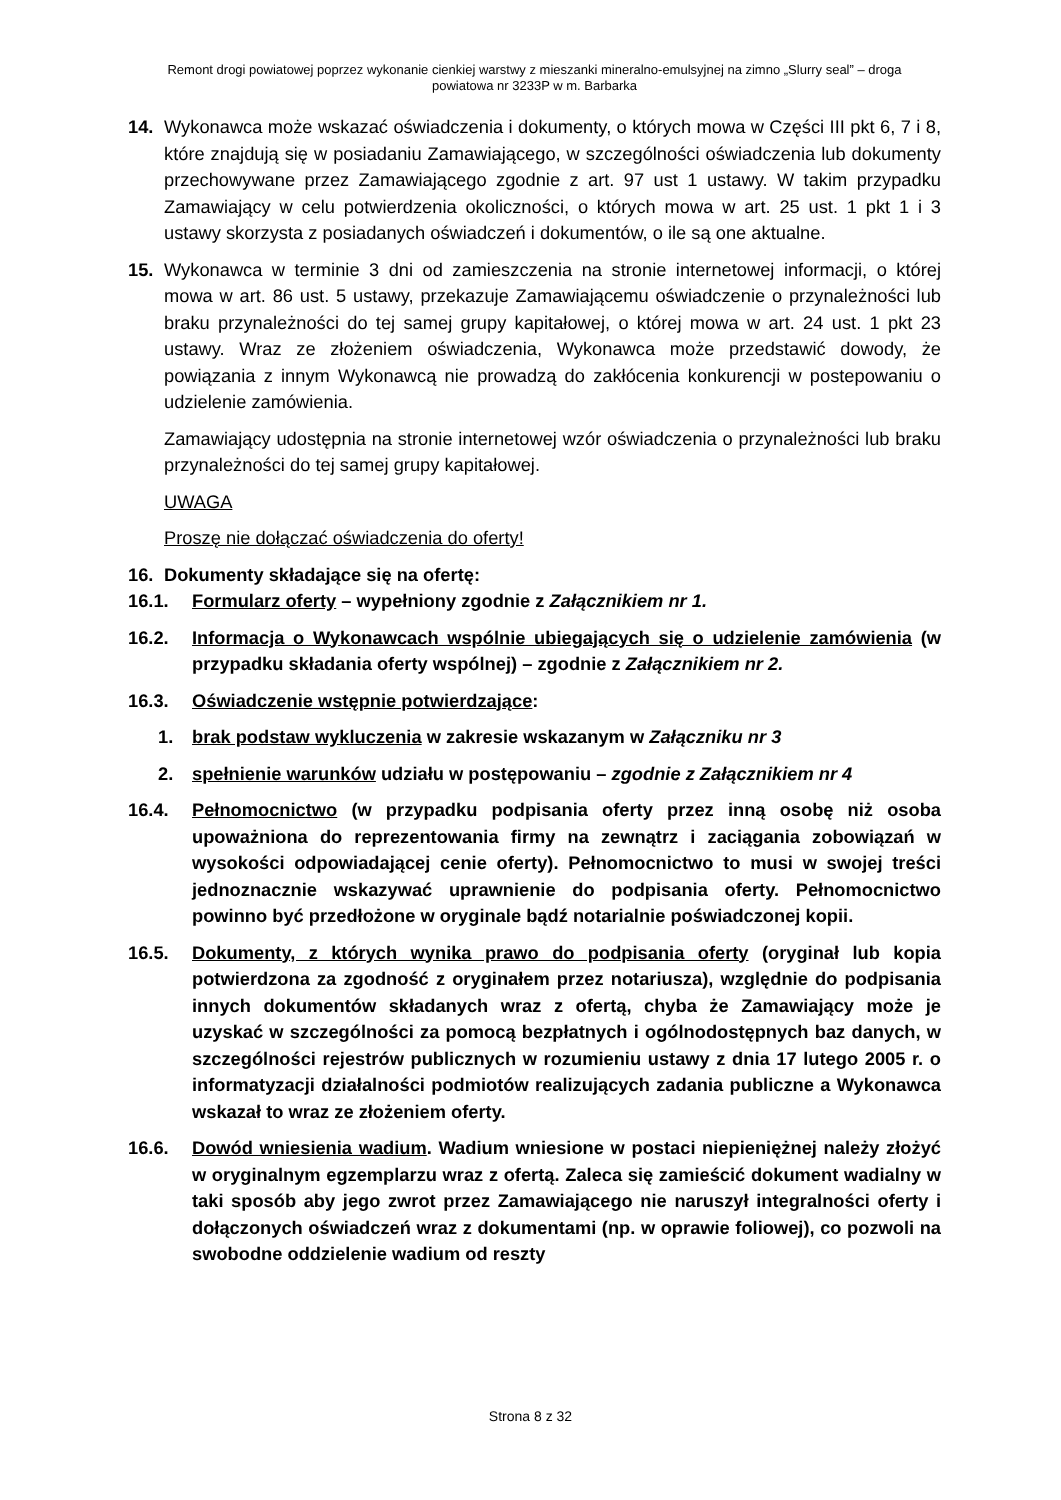Remont drogi powiatowej poprzez wykonanie cienkiej warstwy z mieszanki mineralno-emulsyjnej na zimno „Slurry seal” – droga
powiatowa nr 3233P w m. Barbarka
14. Wykonawca może wskazać oświadczenia i dokumenty, o których mowa w Części III pkt 6, 7 i 8, które znajdują się w posiadaniu Zamawiającego, w szczególności oświadczenia lub dokumenty przechowywane przez Zamawiającego zgodnie z art. 97 ust 1 ustawy. W takim przypadku Zamawiający w celu potwierdzenia okoliczności, o których mowa w art. 25 ust. 1 pkt 1 i 3 ustawy skorzysta z posiadanych oświadczeń i dokumentów, o ile są one aktualne.
15. Wykonawca w terminie 3 dni od zamieszczenia na stronie internetowej informacji, o której mowa w art. 86 ust. 5 ustawy, przekazuje Zamawiającemu oświadczenie o przynależności lub braku przynależności do tej samej grupy kapitałowej, o której mowa w art. 24 ust. 1 pkt 23 ustawy. Wraz ze złożeniem oświadczenia, Wykonawca może przedstawić dowody, że powiązania z innym Wykonawcą nie prowadzą do zakłócenia konkurencji w postepowaniu o udzielenie zamówienia.
Zamawiający udostępnia na stronie internetowej wzór oświadczenia o przynależności lub braku przynależności do tej samej grupy kapitałowej.
UWAGA
Proszę nie dołączać oświadczenia do oferty!
16. Dokumenty składające się na ofertę:
16.1. Formularz oferty – wypełniony zgodnie z Załącznikiem nr 1.
16.2. Informacja o Wykonawcach wspólnie ubiegających się o udzielenie zamówienia (w przypadku składania oferty wspólnej) – zgodnie z Załącznikiem nr 2.
16.3. Oświadczenie wstępnie potwierdzające:
1. brak podstaw wykluczenia w zakresie wskazanym w Załączniku nr 3
2. spełnienie warunków udziału w postępowaniu – zgodnie z Załącznikiem nr 4
16.4. Pełnomocnictwo (w przypadku podpisania oferty przez inną osobę niż osoba upoważniona do reprezentowania firmy na zewnątrz i zaciągania zobowiązań w wysokości odpowiadającej cenie oferty). Pełnomocnictwo to musi w swojej treści jednoznacznie wskazywać uprawnienie do podpisania oferty. Pełnomocnictwo powinno być przedłożone w oryginale bądź notarialnie poświadczonej kopii.
16.5. Dokumenty, z których wynika prawo do podpisania oferty (oryginał lub kopia potwierdzona za zgodność z oryginałem przez notariusza), względnie do podpisania innych dokumentów składanych wraz z ofertą, chyba że Zamawiający może je uzyskać w szczególności za pomocą bezpłatnych i ogólnodostępnych baz danych, w szczególności rejestrów publicznych w rozumieniu ustawy z dnia 17 lutego 2005 r. o informatyzacji działalności podmiotów realizujących zadania publiczne a Wykonawca wskazał to wraz ze złożeniem oferty.
16.6. Dowód wniesienia wadium. Wadium wniesione w postaci niepieniężnej należy złożyć w oryginalnym egzemplarzu wraz z ofertą. Zaleca się zamieścić dokument wadialny w taki sposób aby jego zwrot przez Zamawiającego nie naruszył integralności oferty i dołączonych oświadczeń wraz z dokumentami (np. w oprawie foliowej), co pozwoli na swobodne oddzielenie wadium od reszty
Strona 8 z 32